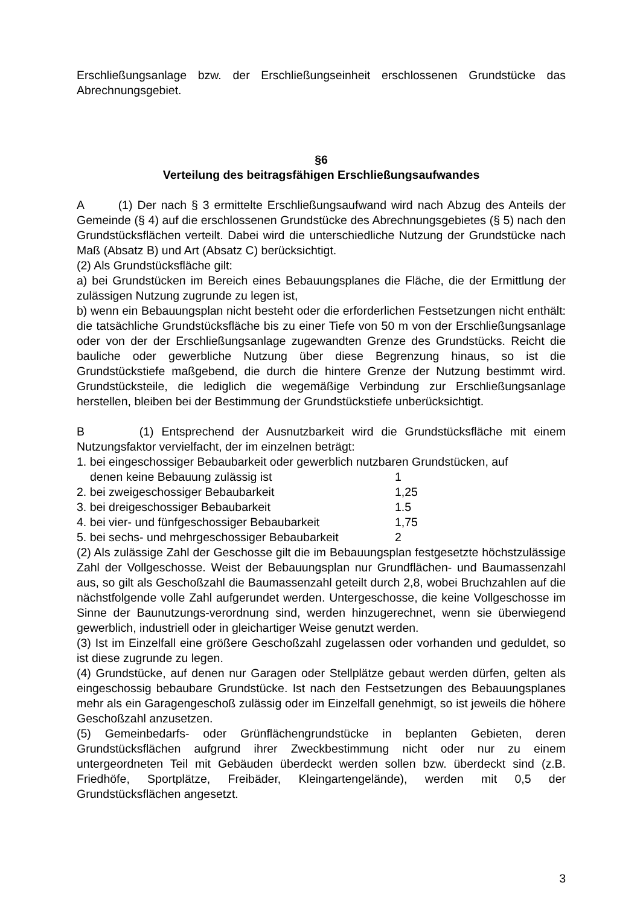Erschließungsanlage bzw. der Erschließungseinheit erschlossenen Grundstücke das Abrechnungsgebiet.
§6
Verteilung des beitragsfähigen Erschließungsaufwandes
A (1) Der nach § 3 ermittelte Erschließungsaufwand wird nach Abzug des Anteils der Gemeinde (§ 4) auf die erschlossenen Grundstücke des Abrechnungsgebietes (§ 5) nach den Grundstücksflächen verteilt. Dabei wird die unterschiedliche Nutzung der Grundstücke nach Maß (Absatz B) und Art (Absatz C) berücksichtigt.
(2) Als Grundstücksfläche gilt:
a) bei Grundstücken im Bereich eines Bebauungsplanes die Fläche, die der Ermittlung der zulässigen Nutzung zugrunde zu legen ist,
b) wenn ein Bebauungsplan nicht besteht oder die erforderlichen Festsetzungen nicht enthält: die tatsächliche Grundstücksfläche bis zu einer Tiefe von 50 m von der Erschließungsanlage oder von der der Erschließungsanlage zugewandten Grenze des Grundstücks. Reicht die bauliche oder gewerbliche Nutzung über diese Begrenzung hinaus, so ist die Grundstückstiefe maßgebend, die durch die hintere Grenze der Nutzung bestimmt wird. Grundstücksteile, die lediglich die wegemäßige Verbindung zur Erschließungsanlage herstellen, bleiben bei der Bestimmung der Grundstückstiefe unberücksichtigt.
B (1) Entsprechend der Ausnutzbarkeit wird die Grundstücksfläche mit einem Nutzungsfaktor vervielfacht, der im einzelnen beträgt:
1. bei eingeschossiger Bebaubarkeit oder gewerblich nutzbaren Grundstücken, auf
| denen keine Bebauung zulässig ist | 1 |
| 2. bei zweigeschossiger Bebaubarkeit | 1,25 |
| 3. bei dreigeschossiger Bebaubarkeit | 1.5 |
| 4. bei vier- und fünfgeschossiger Bebaubarkeit | 1,75 |
| 5. bei sechs- und mehrgeschossiger Bebaubarkeit | 2 |
(2) Als zulässige Zahl der Geschosse gilt die im Bebauungsplan festgesetzte höchstzulässige Zahl der Vollgeschosse. Weist der Bebauungsplan nur Grundflächen- und Baumassenzahl aus, so gilt als Geschoßzahl die Baumassenzahl geteilt durch 2,8, wobei Bruchzahlen auf die nächstfolgende volle Zahl aufgerundet werden. Untergeschosse, die keine Vollgeschosse im Sinne der Baunutzungs-verordnung sind, werden hinzugerechnet, wenn sie überwiegend gewerblich, industriell oder in gleichartiger Weise genutzt werden.
(3) Ist im Einzelfall eine größere Geschoßzahl zugelassen oder vorhanden und geduldet, so ist diese zugrunde zu legen.
(4) Grundstücke, auf denen nur Garagen oder Stellplätze gebaut werden dürfen, gelten als eingeschossig bebaubare Grundstücke. Ist nach den Festsetzungen des Bebauungsplanes mehr als ein Garagengeschoß zulässig oder im Einzelfall genehmigt, so ist jeweils die höhere Geschoßzahl anzusetzen.
(5) Gemeinbedarfs- oder Grünflächengrundstücke in beplanten Gebieten, deren Grundstücksflächen aufgrund ihrer Zweckbestimmung nicht oder nur zu einem untergeordneten Teil mit Gebäuden überdeckt werden sollen bzw. überdeckt sind (z.B. Friedhöfe, Sportplätze, Freibäder, Kleingartengelände), werden mit 0,5 der Grundstücksflächen angesetzt.
3